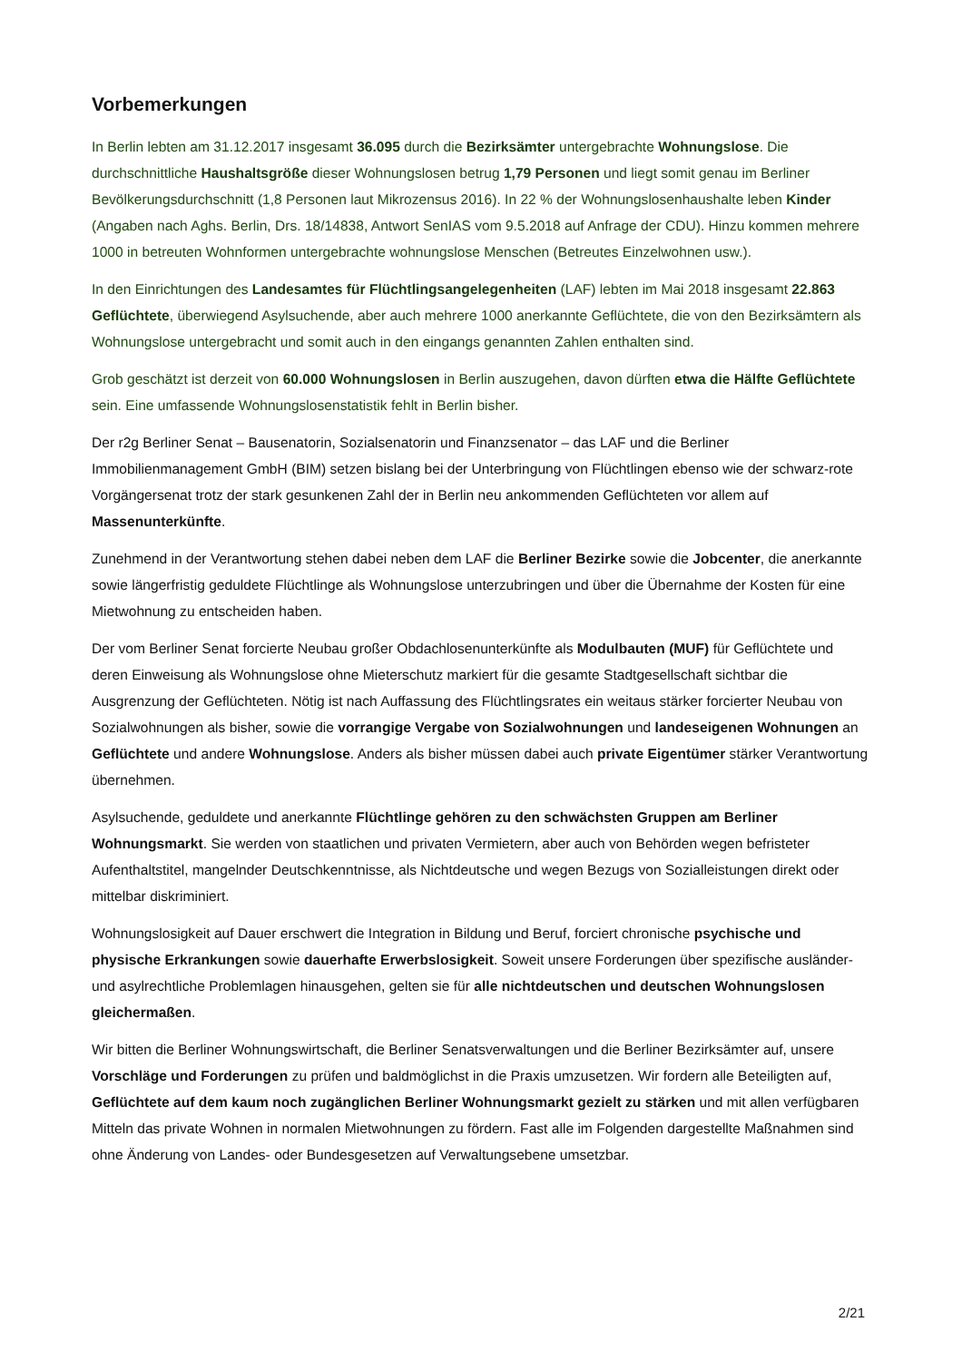Vorbemerkungen
In Berlin lebten am 31.12.2017 insgesamt 36.095 durch die Bezirksämter untergebrachte Wohnungslose. Die durchschnittliche Haushaltsgröße dieser Wohnungslosen betrug 1,79 Personen und liegt somit genau im Berliner Bevölkerungsdurchschnitt (1,8 Personen laut Mikrozensus 2016). In 22 % der Wohnungslosenhaushalte leben Kinder (Angaben nach Aghs. Berlin, Drs. 18/14838, Antwort SenIAS vom 9.5.2018 auf Anfrage der CDU). Hinzu kommen mehrere 1000 in betreuten Wohnformen untergebrachte wohnungslose Menschen (Betreutes Einzelwohnen usw.).
In den Einrichtungen des Landesamtes für Flüchtlingsangelegenheiten (LAF) lebten im Mai 2018 insgesamt 22.863 Geflüchtete, überwiegend Asylsuchende, aber auch mehrere 1000 anerkannte Geflüchtete, die von den Bezirksämtern als Wohnungslose untergebracht und somit auch in den eingangs genannten Zahlen enthalten sind.
Grob geschätzt ist derzeit von 60.000 Wohnungslosen in Berlin auszugehen, davon dürften etwa die Hälfte Geflüchtete sein. Eine umfassende Wohnungslosenstatistik fehlt in Berlin bisher.
Der r2g Berliner Senat – Bausenatorin, Sozialsenatorin und Finanzsenator – das LAF und die Berliner Immobilienmanagement GmbH (BIM) setzen bislang bei der Unterbringung von Flüchtlingen ebenso wie der schwarz-rote Vorgängersenat trotz der stark gesunkenen Zahl der in Berlin neu ankommenden Geflüchteten vor allem auf Massenunterkünfte.
Zunehmend in der Verantwortung stehen dabei neben dem LAF die Berliner Bezirke sowie die Jobcenter, die anerkannte sowie längerfristig geduldete Flüchtlinge als Wohnungslose unterzubringen und über die Übernahme der Kosten für eine Mietwohnung zu entscheiden haben.
Der vom Berliner Senat forcierte Neubau großer Obdachlosenunterkünfte als Modulbauten (MUF) für Geflüchtete und deren Einweisung als Wohnungslose ohne Mieterschutz markiert für die gesamte Stadtgesellschaft sichtbar die Ausgrenzung der Geflüchteten. Nötig ist nach Auffassung des Flüchtlingsrates ein weitaus stärker forcierter Neubau von Sozialwohnungen als bisher, sowie die vorrangige Vergabe von Sozialwohnungen und landeseigenen Wohnungen an Geflüchtete und andere Wohnungslose. Anders als bisher müssen dabei auch private Eigentümer stärker Verantwortung übernehmen.
Asylsuchende, geduldete und anerkannte Flüchtlinge gehören zu den schwächsten Gruppen am Berliner Wohnungsmarkt. Sie werden von staatlichen und privaten Vermietern, aber auch von Behörden wegen befristeter Aufenthaltstitel, mangelnder Deutschkenntnisse, als Nichtdeutsche und wegen Bezugs von Sozialleistungen direkt oder mittelbar diskriminiert.
Wohnungslosigkeit auf Dauer erschwert die Integration in Bildung und Beruf, forciert chronische psychische und physische Erkrankungen sowie dauerhafte Erwerbslosigkeit. Soweit unsere Forderungen über spezifische ausländer- und asylrechtliche Problemlagen hinausgehen, gelten sie für alle nichtdeutschen und deutschen Wohnungslosen gleichermaßen.
Wir bitten die Berliner Wohnungswirtschaft, die Berliner Senatsverwaltungen und die Berliner Bezirksämter auf, unsere Vorschläge und Forderungen zu prüfen und baldmöglichst in die Praxis umzusetzen. Wir fordern alle Beteiligten auf, Geflüchtete auf dem kaum noch zugänglichen Berliner Wohnungsmarkt gezielt zu stärken und mit allen verfügbaren Mitteln das private Wohnen in normalen Mietwohnungen zu fördern. Fast alle im Folgenden dargestellte Maßnahmen sind ohne Änderung von Landes- oder Bundesgesetzen auf Verwaltungsebene umsetzbar.
2/21